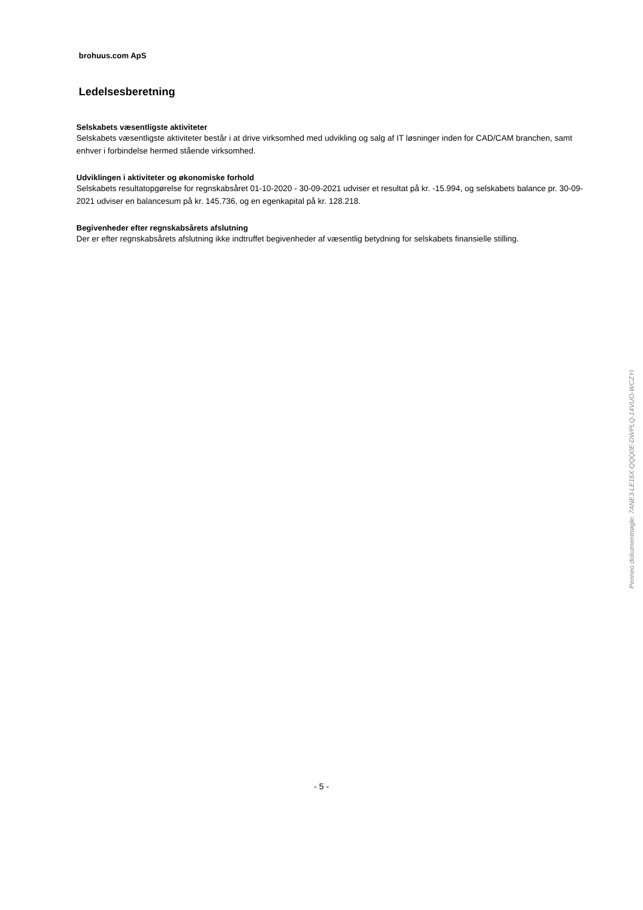brohuus.com ApS
Ledelsesberetning
Selskabets væsentligste aktiviteter
Selskabets væsentligste aktiviteter består i at drive virksomhed med udvikling og salg af IT løsninger inden for CAD/CAM branchen, samt enhver i forbindelse hermed stående virksomhed.
Udviklingen i aktiviteter og økonomiske forhold
Selskabets resultatopgørelse for regnskabsåret 01-10-2020 - 30-09-2021 udviser et resultat på kr. -15.994, og selskabets balance pr. 30-09-2021 udviser en balancesum på kr. 145.736, og en egenkapital på kr. 128.218.
Begivenheder efter regnskabsårets afslutning
Der er efter regnskabsårets afslutning ikke indtruffet begivenheder af væsentlig betydning for selskabets finansielle stilling.
Penneo dokumentnøgle: 7ANE3-LE16X-QQQ0E-DWPLQ-14VUO-WCZYI
- 5 -